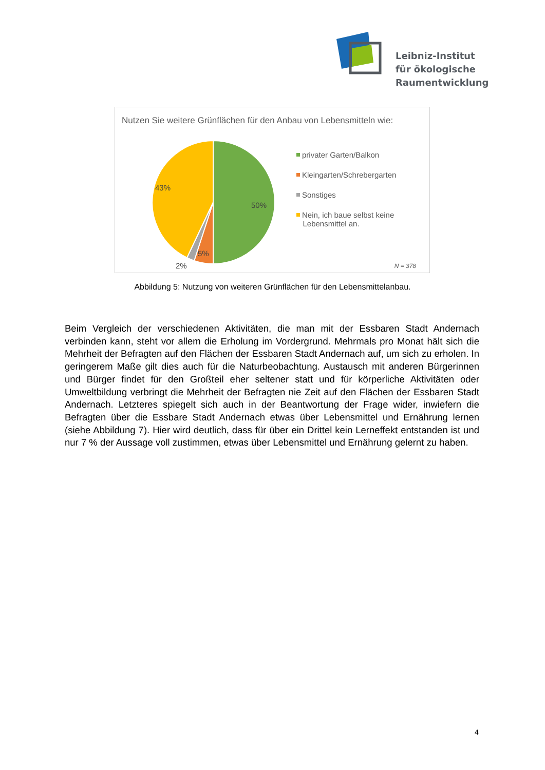Leibniz-Institut
für ökologische
Raumentwicklung
Nutzen Sie weitere Grünflächen für den Anbau von Lebensmitteln wie:
50%
43%
5%
2%
privater Garten/Balkon
Kleingarten/Schrebergarten
Sonstiges
Nein, ich baue selbst keine
Lebensmittel an.
N = 378
Abbildung 5: Nutzung von weiteren Grünflächen für den Lebensmittelanbau.
Beim Vergleich der verschiedenen Aktivitäten, die man mit der Essbaren Stadt Andernach verbinden kann, steht vor allem die Erholung im Vordergrund. Mehrmals pro Monat hält sich die Mehrheit der Befragten auf den Flächen der Essbaren Stadt Andernach auf, um sich zu erholen. In geringerem Maße gilt dies auch für die Naturbeobachtung. Austausch mit anderen Bürgerinnen und Bürger findet für den Großteil eher seltener statt und für körperliche Aktivitäten oder Umweltbildung verbringt die Mehrheit der Befragten nie Zeit auf den Flächen der Essbaren Stadt Andernach. Letzteres spiegelt sich auch in der Beantwortung der Frage wider, inwiefern die Befragten über die Essbare Stadt Andernach etwas über Lebensmittel und Ernährung lernen (siehe Abbildung 7). Hier wird deutlich, dass für über ein Drittel kein Lerneffekt entstanden ist und nur 7 % der Aussage voll zustimmen, etwas über Lebensmittel und Ernährung gelernt zu haben.
4